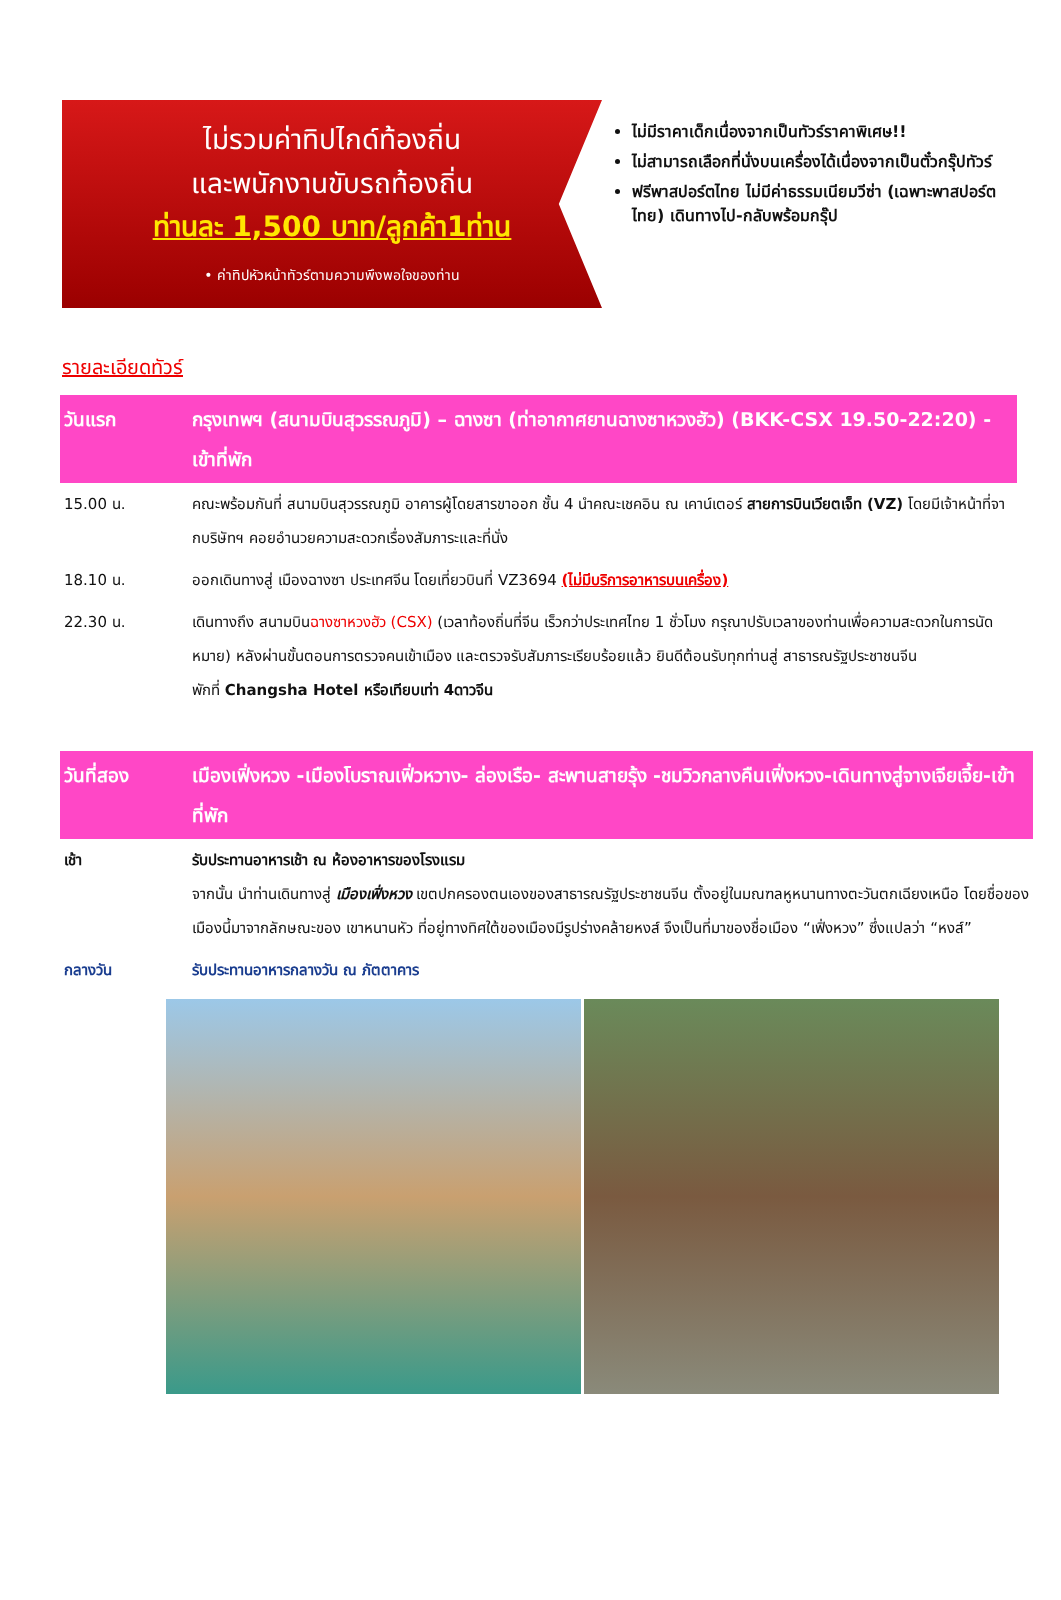ไม่รวมค่าทิปไกด์ท้องถิ่น
และพนักงานขับรถท้องถิ่น
ท่านละ 1,500 บาท/ลูกค้า1ท่าน
• ค่าทิปหัวหน้าทัวร์ตามความพึงพอใจของท่าน
ไม่มีราคาเด็กเนื่องจากเป็นทัวร์ราคาพิเศษ!!
ไม่สามารถเลือกที่นั่งบนเครื่องได้เนื่องจากเป็นตั๋วกรุ๊ปทัวร์
ฟรีพาสปอร์ตไทย ไม่มีค่าธรรมเนียมวีซ่า (เฉพาะพาสปอร์ตไทย) เดินทางไป-กลับพร้อมกรุ๊ป
รายละเอียดทัวร์
| วันแรก | กรุงเทพฯ (สนามบินสุวรรณภูมิ) – ฉางซา (ท่าอากาศยานฉางซาหวงฮัว) (BKK-CSX 19.50-22:20) - เข้าที่พัก |
| 15.00 น. | คณะพร้อมกันที่ สนามบินสุวรรณภูมิ อาคารผู้โดยสารขาออก ชั้น 4 นำคณะเชคอิน ณ เคาน์เตอร์ สายการบินเวียตเจ็ท (VZ) โดยมีเจ้าหน้าที่จากบริษัทฯ คอยอำนวยความสะดวกเรื่องสัมภาระและที่นั่ง |
| 18.10 น. | ออกเดินทางสู่ เมืองฉางซา ประเทศจีน โดยเที่ยวบินที่ VZ3694 (ไม่มีบริการอาหารบนเครื่อง) |
| 22.30 น. | เดินทางถึง สนามบิน ฉางซาหวงฮัว (CSX) (เวลาท้องถิ่นที่จีน เร็วกว่าประเทศไทย 1 ชั่วโมง กรุณาปรับเวลาของท่านเพื่อความสะดวกในการนัดหมาย) หลังผ่านขั้นตอนการตรวจคนเข้าเมือง และตรวจรับสัมภาระเรียบร้อยแล้ว ยินดีต้อนรับทุกท่านสู่ สาธารณรัฐประชาชนจีน พักที่ Changsha Hotel หรือเทียบเท่า 4ดาวจีน |
| วันที่สอง | เมืองเฟิ่งหวง -เมืองโบราณเฟิ่วหวาง- ล่องเรือ- สะพานสายรุ้ง -ชมวิวกลางคืนเฟิ่งหวง-เดินทางสู่จางเจียเจี้ย-เข้าที่พัก |
| เช้า | รับประทานอาหารเช้า ณ ห้องอาหารของโรงแรม จากนั้น นำท่านเดินทางสู่ เมืองเฟิ่งหวง เขตปกครองตนเองของสาธารณรัฐประชาชนจีน ตั้งอยู่ในมณฑลหูหนานทางตะวันตกเฉียงเหนือ โดยชื่อของเมืองนี้มาจากลักษณะของ เขาหนานหัว ที่อยู่ทางทิศใต้ของเมืองมีรูปร่างคล้ายหงส์ จึงเป็นที่มาของชื่อเมือง “เฟิ่งหวง” ซึ่งแปลว่า “หงส์” |
| กลางวัน | รับประทานอาหารกลางวัน ณ ภัตตาคาร |